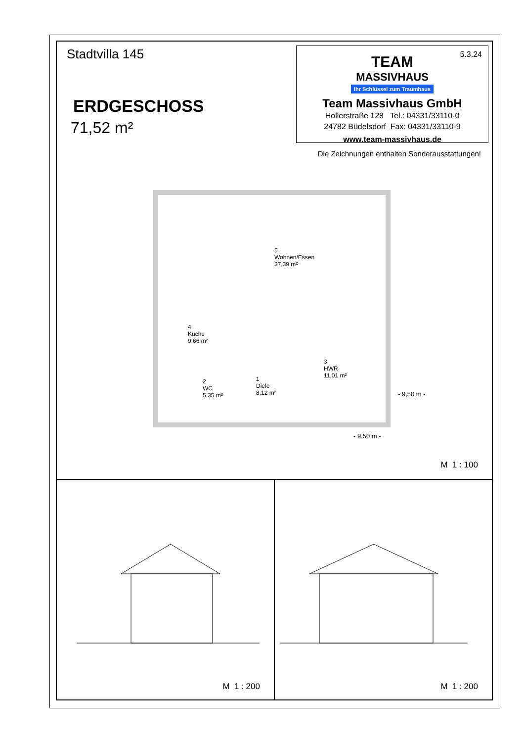Stadtvilla 145
ERDGESCHOSS
71,52 m²
5.3.24
TEAM
MASSIVHAUS
Ihr Schlüssel zum Traumhaus
Team Massivhaus GmbH
Hollerstraße 128 Tel.: 04331/33110-0
24782 Büdelsdorf Fax: 04331/33110-9
www.team-massivhaus.de
Die Zeichnungen enthalten Sonderausstattungen!
5
Wohnen/Essen
37,39 m²
4
Küche
9,66 m²
3
HWR
11,01 m²
2
WC
5,35 m²
1
Diele
8,12 m²
- 9,50 m -
- 9,50 m -
M 1 : 100
M 1 : 200
M 1 : 200